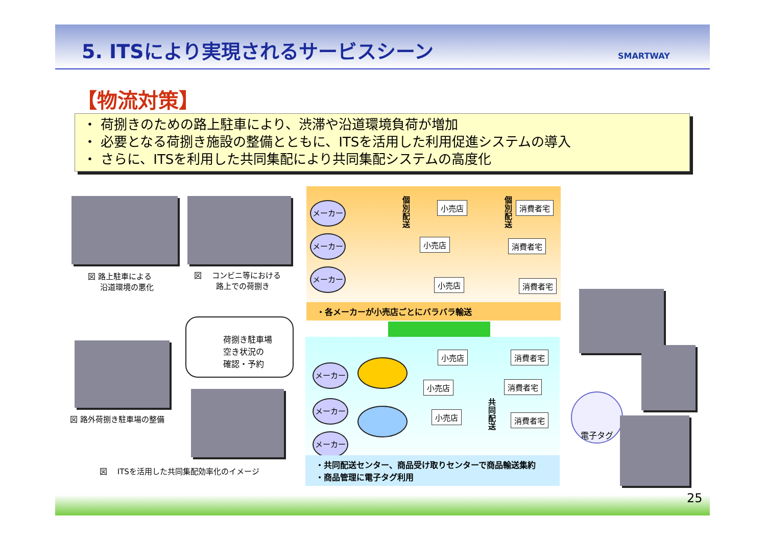5. ITSにより実現されるサービスシーン
SMARTWAY
【物流対策】
・ 荷捌きのための路上駐車により、渋滞や沿道環境負荷が増加
・ 必要となる荷捌き施設の整備とともに、ITSを活用した利用促進システムの導入
・ さらに、ITSを利用した共同集配により共同集配システムの高度化
図 路上駐車による
沿道環境の悪化
図　 コンビニ等における
路上での荷捌き
図 路外荷捌き駐車場の整備
荷捌き駐車場
空き状況の
確認・予約
図　 ITSを活用した共同集配効率化のイメージ
メーカー
メーカー
メーカー
個別配送
個別配送
小売店
小売店
小売店
消費者宅
消費者宅
消費者宅
・各メーカーが小売店ごとにバラバラ輸送
メーカー
メーカー
メーカー
小売店
小売店
小売店
共同配送
消費者宅
消費者宅
消費者宅
・共同配送センター、商品受け取りセンターで商品輸送集約
・商品管理に電子タグ利用
電子タグ
25